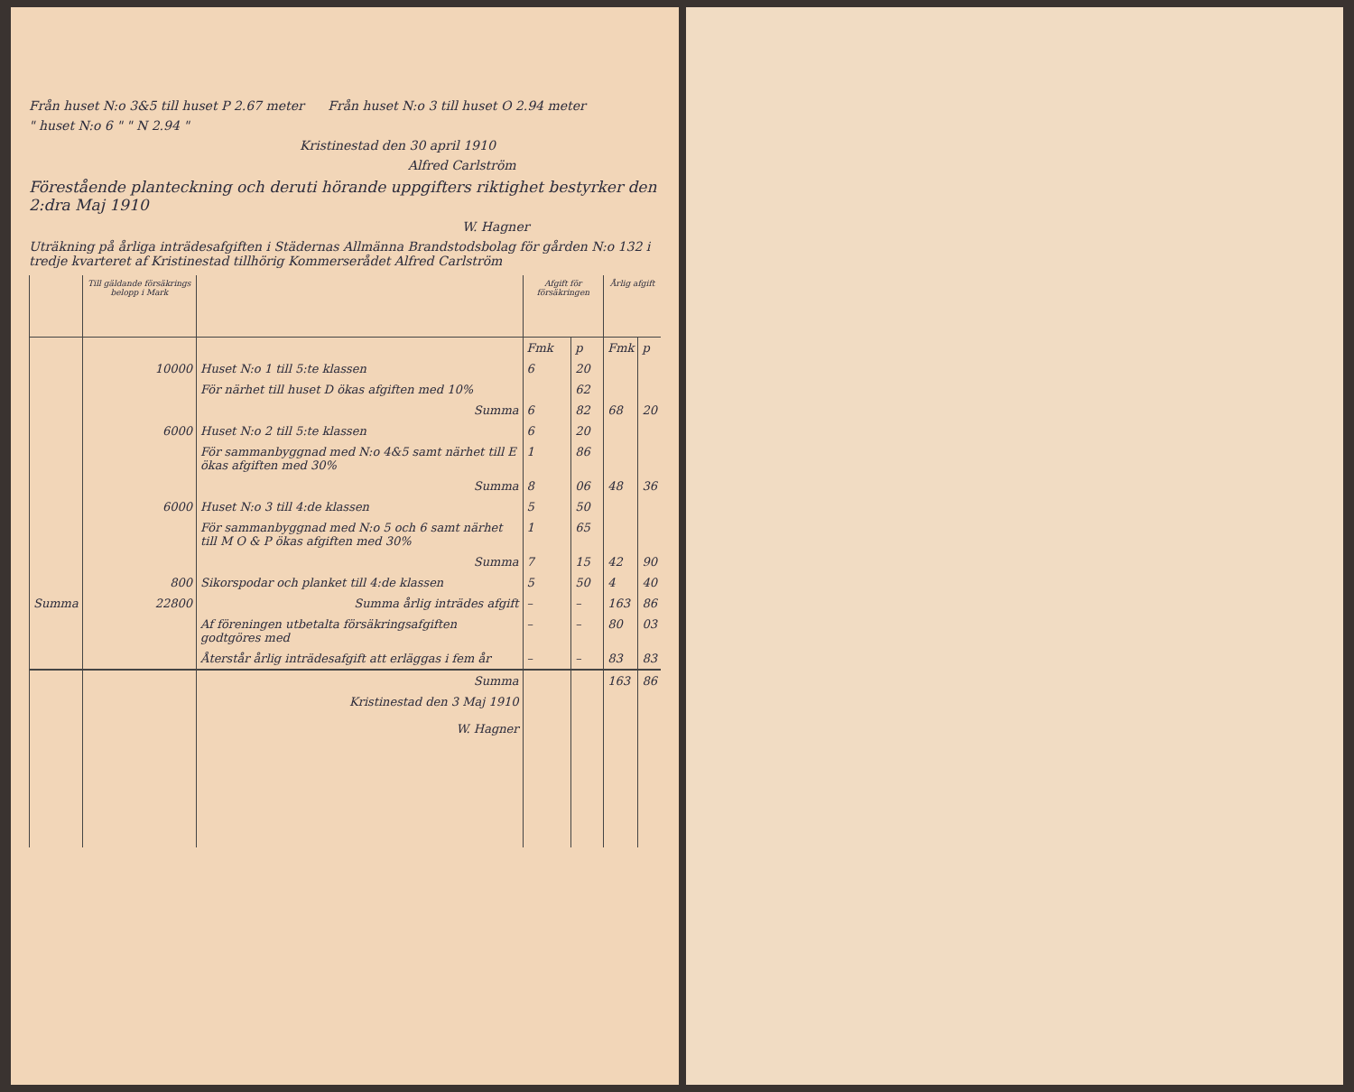Från huset N:o 3&5 till huset P 2.67 meter Från huset N:o 3 till huset O 2.94 meter
" huset N:o 6 " " N 2.94 "
Kristinestad den 30 april 1910
Alfred Carlström
Förestående planteckning och deruti hörande uppgifters riktighet bestyrker den 2:dra Maj 1910
W. Hagner
Uträkning på årliga inträdesafgiften i Städernas Allmänna Brandstodsbolag för gården N:o 132 i tredje kvarteret af Kristinestad tillhörig Kommerserådet Alfred Carlström
| | Till gäldande försäkrings belopp i Mark | | Afgift för försäkringen | | Årlig afgift | |
| --- | --- | --- | --- | --- | --- | --- |
| | | | Fmk | p | Fmk | p |
| | 10000 | Huset N:o 1 till 5:te klassen | 6 | 20 | | |
| | | För närhet till huset D ökas afgiften med 10% | | 62 | | |
| | | Summa | 6 | 82 | 68 | 20 |
| | 6000 | Huset N:o 2 till 5:te klassen | 6 | 20 | | |
| | | För sammanbyggnad med N:o 4&5 samt närhet till E ökas afgiften med 30% | 1 | 86 | | |
| | | Summa | 8 | 06 | 48 | 36 |
| | 6000 | Huset N:o 3 till 4:de klassen | 5 | 50 | | |
| | | För sammanbyggnad med N:o 5 och 6 samt närhet till M O & P ökas afgiften med 30% | 1 | 65 | | |
| | | Summa | 7 | 15 | 42 | 90 |
| | 800 | Sikorspodar och planket till 4:de klassen | 5 | 50 | 4 | 40 |
| Summa | 22800 | Summa årlig inträdes afgift | – | – | 163 | 86 |
| | | Af föreningen utbetalta försäkringsafgiften godtgöres med | – | – | 80 | 03 |
| | | Återstår årlig inträdesafgift att erläggas i fem år | – | – | 83 | 83 |
| | | Summa | | | 163 | 86 |
| | | Kristinestad den 3 Maj 1910 W. Hagner | | | | |